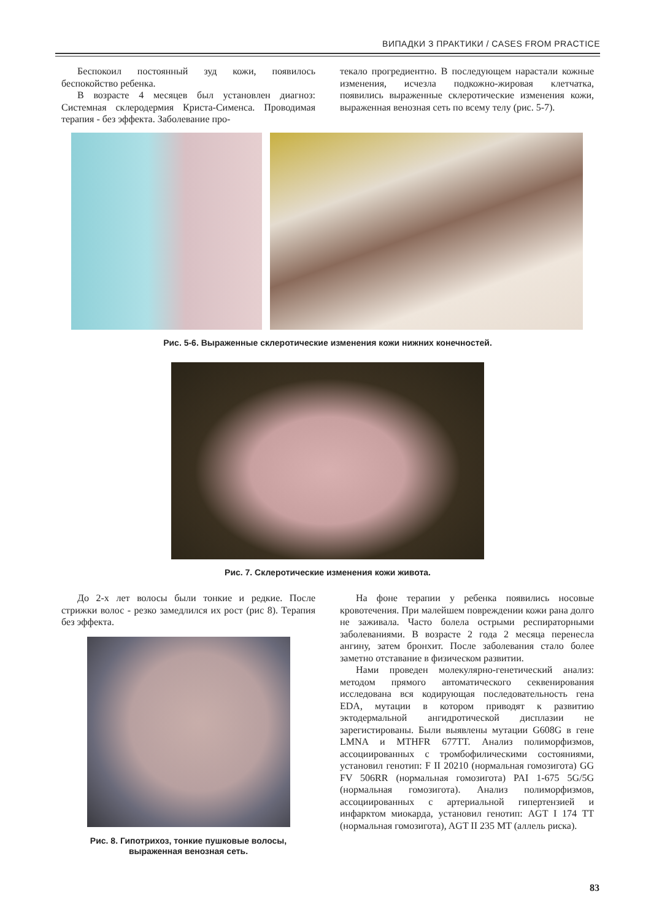ВИПАДКИ З ПРАКТИКИ / CASES FROM PRACTICE
Беспокоил постоянный зуд кожи, появилось беспокойство ребенка.
В возрасте 4 месяцев был установлен диагноз: Системная склеродермия Криста-Сименса. Проводимая терапия - без эффекта. Заболевание про-
текало прогредиентно. В последующем нарастали кожные изменения, исчезла подкожно-жировая клетчатка, появились выраженные склеротические изменения кожи, выраженная венозная сеть по всему телу (рис. 5-7).
Рис. 5-6. Выраженные склеротические изменения кожи нижних конечностей.
Рис. 7. Склеротические изменения кожи живота.
До 2-х лет волосы были тонкие и редкие. После стрижки волос - резко замедлился их рост (рис 8). Терапия без эффекта.
Рис. 8. Гипотрихоз, тонкие пушковые волосы,
выраженная венозная сеть.
На фоне терапии у ребенка появились носовые кровотечения. При малейшем повреждении кожи рана долго не заживала. Часто болела острыми респираторными заболеваниями. В возрасте 2 года 2 месяца перенесла ангину, затем бронхит. После заболевания стало более заметно отставание в физическом развитии.
Нами проведен молекулярно-генетический анализ: методом прямого автоматического секвенирования исследована вся кодирующая последовательность гена EDA, мутации в котором приводят к развитию эктодермальной ангидротической дисплазии не зарегистированы. Были выявлены мутации G608G в гене LMNA и MTHFR 677TT. Анализ полиморфизмов, ассоциированных с тромбофилическими состояниями, установил генотип: F II 20210 (нормальная гомозигота) GG FV 506RR (нормальная гомозигота) PAI 1-675 5G/5G (нормальная гомозигота). Анализ полиморфизмов, ассоциированных с артериальной гипертензией и инфарктом миокарда, установил генотип: AGT I 174 TT (нормальная гомозигота), AGT II 235 MT (аллель риска).
83